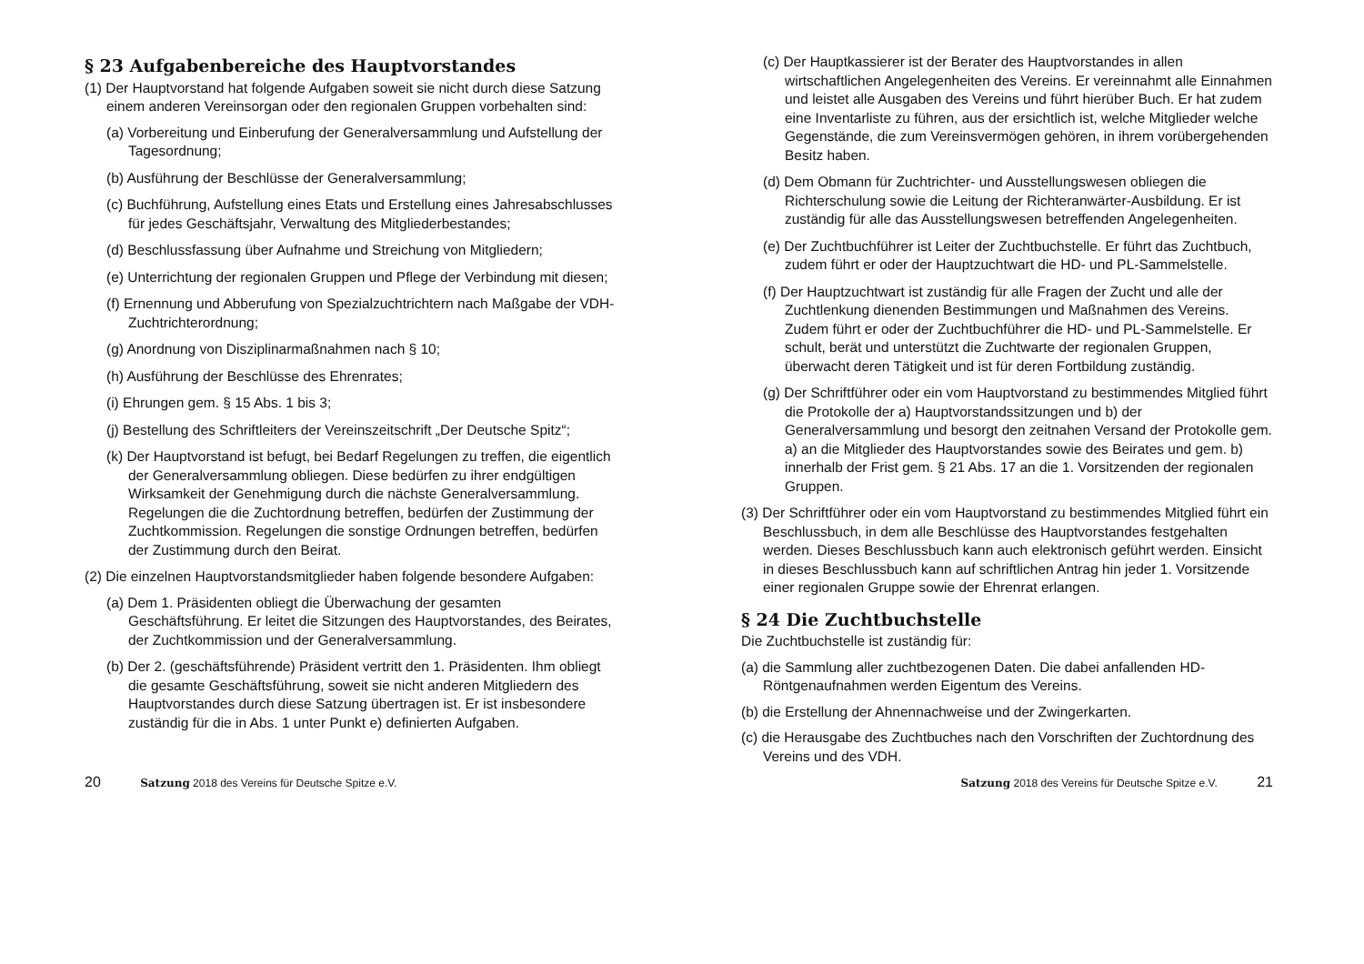§ 23 Aufgabenbereiche des Hauptvorstandes
(1) Der Hauptvorstand hat folgende Aufgaben soweit sie nicht durch diese Satzung einem anderen Vereinsorgan oder den regionalen Gruppen vorbehalten sind:
(a) Vorbereitung und Einberufung der Generalversammlung und Aufstellung der Tagesordnung;
(b) Ausführung der Beschlüsse der Generalversammlung;
(c) Buchführung, Aufstellung eines Etats und Erstellung eines Jahresabschlusses für jedes Geschäftsjahr, Verwaltung des Mitgliederbestandes;
(d) Beschlussfassung über Aufnahme und Streichung von Mitgliedern;
(e) Unterrichtung der regionalen Gruppen und Pflege der Verbindung mit diesen;
(f) Ernennung und Abberufung von Spezialzuchtrichtern nach Maßgabe der VDH-Zuchtrichterordnung;
(g) Anordnung von Disziplinarmaßnahmen nach § 10;
(h) Ausführung der Beschlüsse des Ehrenrates;
(i) Ehrungen gem. § 15 Abs. 1 bis 3;
(j) Bestellung des Schriftleiters der Vereinszeitschrift „Der Deutsche Spitz“;
(k) Der Hauptvorstand ist befugt, bei Bedarf Regelungen zu treffen, die eigentlich der Generalversammlung obliegen. Diese bedürfen zu ihrer endgültigen Wirksamkeit der Genehmigung durch die nächste Generalversammlung. Regelungen die die Zuchtordnung betreffen, bedürfen der Zustimmung der Zuchtkommission. Regelungen die sonstige Ordnungen betreffen, bedürfen der Zustimmung durch den Beirat.
(2) Die einzelnen Hauptvorstandsmitglieder haben folgende besondere Aufgaben:
(a) Dem 1. Präsidenten obliegt die Überwachung der gesamten Geschäftsführung. Er leitet die Sitzungen des Hauptvorstandes, des Beirates, der Zuchtkommission und der Generalversammlung.
(b) Der 2. (geschäftsführende) Präsident vertritt den 1. Präsidenten. Ihm obliegt die gesamte Geschäftsführung, soweit sie nicht anderen Mitgliedern des Hauptvorstandes durch diese Satzung übertragen ist. Er ist insbesondere zuständig für die in Abs. 1 unter Punkt e) definierten Aufgaben.
(c) Der Hauptkassierer ist der Berater des Hauptvorstandes in allen wirtschaftlichen Angelegenheiten des Vereins. Er vereinnahmt alle Einnahmen und leistet alle Ausgaben des Vereins und führt hierüber Buch. Er hat zudem eine Inventarliste zu führen, aus der ersichtlich ist, welche Mitglieder welche Gegenstände, die zum Vereinsvermögen gehören, in ihrem vorübergehenden Besitz haben.
(d) Dem Obmann für Zuchtrichter- und Ausstellungswesen obliegen die Richterschulung sowie die Leitung der Richteranwärter-Ausbildung. Er ist zuständig für alle das Ausstellungswesen betreffenden Angelegenheiten.
(e) Der Zuchtbuchführer ist Leiter der Zuchtbuchstelle. Er führt das Zuchtbuch, zudem führt er oder der Hauptzuchtwart die HD- und PL-Sammelstelle.
(f) Der Hauptzuchtwart ist zuständig für alle Fragen der Zucht und alle der Zuchtlenkung dienenden Bestimmungen und Maßnahmen des Vereins. Zudem führt er oder der Zuchtbuchführer die HD- und PL-Sammelstelle. Er schult, berät und unterstützt die Zuchtwarte der regionalen Gruppen, überwacht deren Tätigkeit und ist für deren Fortbildung zuständig.
(g) Der Schriftführer oder ein vom Hauptvorstand zu bestimmendes Mitglied führt die Protokolle der a) Hauptvorstandssitzungen und b) der Generalversammlung und besorgt den zeitnahen Versand der Protokolle gem. a) an die Mitglieder des Hauptvorstandes sowie des Beirates und gem. b) innerhalb der Frist gem. § 21 Abs. 17 an die 1. Vorsitzenden der regionalen Gruppen.
(3) Der Schriftführer oder ein vom Hauptvorstand zu bestimmendes Mitglied führt ein Beschlussbuch, in dem alle Beschlüsse des Hauptvorstandes festgehalten werden. Dieses Beschlussbuch kann auch elektronisch geführt werden. Einsicht in dieses Beschlussbuch kann auf schriftlichen Antrag hin jeder 1. Vorsitzende einer regionalen Gruppe sowie der Ehrenrat erlangen.
§ 24 Die Zuchtbuchstelle
Die Zuchtbuchstelle ist zuständig für:
(a) die Sammlung aller zuchtbezogenen Daten. Die dabei anfallenden HD-Röntgenaufnahmen werden Eigentum des Vereins.
(b) die Erstellung der Ahnennachweise und der Zwingerkarten.
(c) die Herausgabe des Zuchtbuches nach den Vorschriften der Zuchtordnung des Vereins und des VDH.
20 Satzung 2018 des Vereins für Deutsche Spitze e.V.
Satzung 2018 des Vereins für Deutsche Spitze e.V. 21